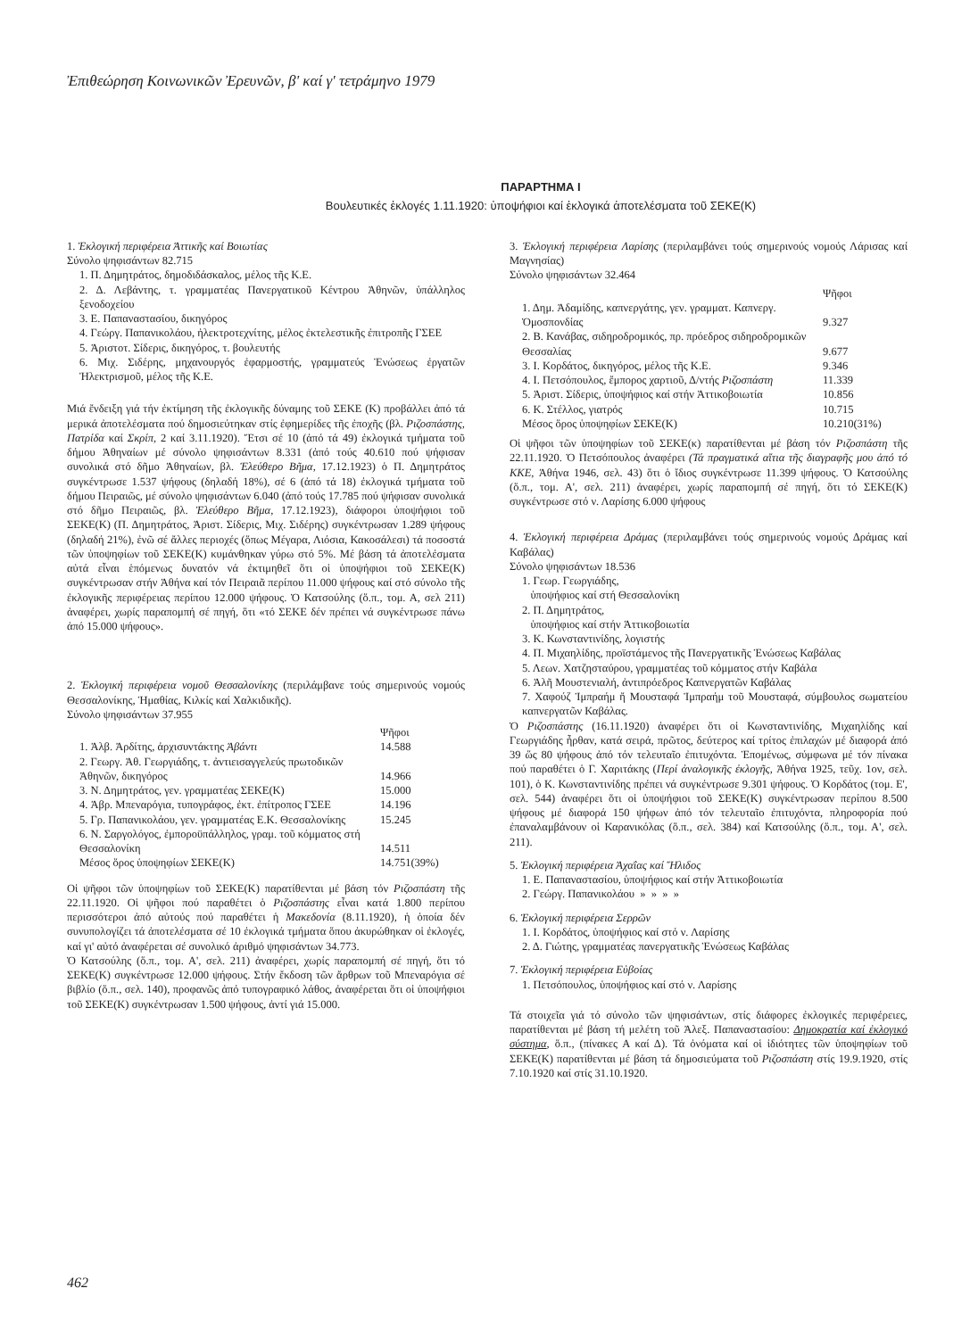Ἐπιθεώρηση Κοινωνικῶν Ἐρευνῶν, β' καί γ' τετράμηνο 1979
ΠΑΡΑΡΤΗΜΑ Ι
Βουλευτικές ἐκλογές 1.11.1920: ὑποψήφιοι καί ἐκλογικά ἀποτελέσματα τοῦ ΣΕΚΕ(Κ)
1. Ἐκλογική περιφέρεια Ἀττικῆς καί Βοιωτίας
Σύνολο ψηφισάντων 82.715
1. Π. Δημητράτος, δημοδιδάσκαλος, μέλος τῆς Κ.Ε.
2. Δ. Λεβάντης, τ. γραμματέας Πανεργατικοῦ Κέντρου Ἀθηνῶν, ὑπάλληλος ξενοδοχείου
3. Ε. Παπαναστασίου, δικηγόρος
4. Γεώργ. Παπανικολάου, ἠλεκτροτεχνίτης, μέλος ἐκτελεστικῆς ἐπιτροπῆς ΓΣΕΕ
5. Ἀριστοτ. Σίδερις, δικηγόρος, τ. βουλευτής
6. Μιχ. Σιδέρης, μηχανουργός ἐφαρμοστής, γραμματεύς Ἑνώσεως ἐργατῶν Ἠλεκτρισμοῦ, μέλος τῆς Κ.Ε.
Μιά ἔνδειξη γιά τήν ἐκτίμηση τῆς ἐκλογικῆς δύναμης τοῦ ΣΕΚΕ (Κ) προβάλλει ἀπό τά μερικά ἀποτελέσματα πού δημοσιεύτηκαν στίς ἐφημερίδες τῆς ἐποχῆς (βλ. Ριζοσπάστης, Πατρίδα καί Σκρίπ, 2 καί 3.11.1920). Ἔτσι σέ 10 (ἀπό τά 49) ἐκλογικά τμήματα τοῦ δήμου Ἀθηναίων μέ σύνολο ψηφισάντων 8.331 (ἀπό τούς 40.610 πού ψήφισαν συνολικά στό δῆμο Ἀθηναίων, βλ. Ἐλεύθερο Βῆμα, 17.12.1923) ὁ Π. Δημητράτος συγκέντρωσε 1.537 ψήφους (δηλαδή 18%), σέ 6 (ἀπό τά 18) ἐκλογικά τμήματα τοῦ δήμου Πειραιῶς, μέ σύνολο ψηφισάντων 6.040 (ἀπό τούς 17.785 πού ψήφισαν συνολικά στό δῆμο Πειραιῶς, βλ. Ἐλεύθερο Βῆμα, 17.12.1923), διάφοροι ὑποψήφιοι τοῦ ΣΕΚΕ(Κ) (Π. Δημητράτος, Ἀριστ. Σίδερις, Μιχ. Σιδέρης) συγκέντρωσαν 1.289 ψήφους (δηλαδή 21%), ἐνῶ σέ ἄλλες περιοχές (ὅπως Μέγαρα, Λιόσια, Κακοσάλεσι) τά ποσοστά τῶν ὑποψηφίων τοῦ ΣΕΚΕ(Κ) κυμάνθηκαν γύρω στό 5%. Μέ βάση τά ἀποτελέσματα αὐτά εἶναι ἑπόμενως δυνατόν νά ἐκτιμηθεῖ ὅτι οἱ ὑποψήφιοι τοῦ ΣΕΚΕ(Κ) συγκέντρωσαν στήν Ἀθήνα καί τόν Πειραιᾶ περίπου 11.000 ψήφους καί στό σύνολο τῆς ἐκλογικῆς περιφέρειας περίπου 12.000 ψήφους. Ὁ Κατσούλης (ὅ.π., τομ. Α, σελ 211) ἀναφέρει, χωρίς παραπομπή σέ πηγή, ὅτι «τό ΣΕΚΕ δέν πρέπει νά συγκέντρωσε πάνω ἀπό 15.000 ψήφους».
2. Ἐκλογική περιφέρεια νομοῦ Θεσσαλονίκης (περιλάμβανε τούς σημερινούς νομούς Θεσσαλονίκης, Ἡμαθίας, Κιλκίς καί Χαλκιδικῆς).
Σύνολο ψηφισάντων 37.955
| | Ψῆφοι |
| 1. Ἀλβ. Ἀρδίτης, ἀρχισυντάκτης Ἀβάντι | 14.588 |
| 2. Γεωργ. Ἀθ. Γεωργιάδης, τ. ἀντιεισαγγελεύς πρωτοδικῶν Ἀθηνῶν, δικηγόρος | 14.966 |
| 3. Ν. Δημητράτος, γεν. γραμματέας ΣΕΚΕ(Κ) | 15.000 |
| 4. Ἀβρ. Μπεναρόγια, τυπογράφος, ἐκτ. ἐπίτροπος ΓΣΕΕ | 14.196 |
| 5. Γρ. Παπανικολάου, γεν. γραμματέας Ε.Κ. Θεσσαλονίκης | 15.245 |
| 6. Ν. Σαργολόγος, ἐμποροϋπάλληλος, γραμ. τοῦ κόμματος στή Θεσσαλονίκη | 14.511 |
| Μέσος ὅρος ὑποψηφίων ΣΕΚΕ(Κ) | 14.751(39%) |
Οἱ ψῆφοι τῶν ὑποψηφίων τοῦ ΣΕΚΕ(Κ) παρατίθενται μέ βάση τόν Ριζοσπάστη τῆς 22.11.1920. Οἱ ψῆφοι πού παραθέτει ὁ Ριζοσπάστης εἶναι κατά 1.800 περίπου περισσότεροι ἀπό αὐτούς πού παραθέτει ἡ Μακεδονία (8.11.1920), ἡ ὁποία δέν συνυπολογίζει τά ἀποτελέσματα σέ 10 ἐκλογικά τμήματα ὅπου ἀκυρώθηκαν οἱ ἐκλογές, καί γι' αὐτό ἀναφέρεται σέ συνολικό ἀριθμό ψηφισάντων 34.773.
Ὁ Κατσούλης (ὅ.π., τομ. Α', σελ. 211) ἀναφέρει, χωρίς παραπομπή σέ πηγή, ὅτι τό ΣΕΚΕ(Κ) συγκέντρωσε 12.000 ψήφους. Στήν ἔκδοση τῶν ἄρθρων τοῦ Μπεναρόγια σέ βιβλίο (ὅ.π., σελ. 140), προφανῶς ἀπό τυπογραφικό λάθος, ἀναφέρεται ὅτι οἱ ὑποψήφιοι τοῦ ΣΕΚΕ(Κ) συγκέντρωσαν 1.500 ψήφους, ἀντί γιά 15.000.
3. Ἐκλογική περιφέρεια Λαρίσης (περιλαμβάνει τούς σημερινούς νομούς Λάρισας καί Μαγνησίας)
Σύνολο ψηφισάντων 32.464
| | Ψῆφοι |
| 1. Δημ. Ἀδαμίδης, καπνεργάτης, γεν. γραμματ. Καπνεργ. Ὁμοσπονδίας | 9.327 |
| 2. Β. Κανάβας, σιδηροδρομικός, πρ. πρόεδρος σιδηροδρομικῶν Θεσσαλίας | 9.677 |
| 3. Ι. Κορδάτος, δικηγόρος, μέλος τῆς Κ.Ε. | 9.346 |
| 4. Ι. Πετσόπουλος, ἔμπορος χαρτιοῦ, Δ/ντής Ριζοσπάστη | 11.339 |
| 5. Ἀριστ. Σίδερις, ὑποψήφιος καί στήν Ἀττικοβοιωτία | 10.856 |
| 6. Κ. Στέλλος, γιατρός | 10.715 |
| Μέσος ὅρος ὑποψηφίων ΣΕΚΕ(Κ) | 10.210(31%) |
Οἱ ψῆφοι τῶν ὑποψηφίων τοῦ ΣΕΚΕ(κ) παρατίθενται μέ βάση τόν Ριζοσπάστη τῆς 22.11.1920. Ὁ Πετσόπουλος ἀναφέρει (Τά πραγματικά αἴτια τῆς διαγραφῆς μου ἀπό τό ΚΚΕ, Ἀθήνα 1946, σελ. 43) ὅτι ὁ ἴδιος συγκέντρωσε 11.399 ψήφους. Ὁ Κατσούλης (ὅ.π., τομ. Α', σελ. 211) ἀναφέρει, χωρίς παραπομπή σέ πηγή, ὅτι τό ΣΕΚΕ(Κ) συγκέντρωσε στό ν. Λαρίσης 6.000 ψήφους
4. Ἐκλογική περιφέρεια Δράμας (περιλαμβάνει τούς σημερινούς νομούς Δράμας καί Καβάλας)
Σύνολο ψηφισάντων 18.536
1. Γεωρ. Γεωργιάδης,
ὑποψήφιος καί στή Θεσσαλονίκη
2. Π. Δημητράτος,
ὑποψήφιος καί στήν Ἀττικοβοιωτία
3. Κ. Κωνσταντινίδης, λογιστής
4. Π. Μιχαηλίδης, προϊστάμενος τῆς Πανεργατικῆς Ἑνώσεως Καβάλας
5. Λεων. Χατζησταύρου, γραμματέας τοῦ κόμματος στήν Καβάλα
6. Ἀλῆ Μουστενιαλή, ἀντιπρόεδρος Καπνεργατῶν Καβάλας
7. Χαφούζ Ἰμπραήμ ἤ Μουσταφά Ἰμπραήμ τοῦ Μουσταφά, σύμβουλος σωματείου καπνεργατῶν Καβάλας.
Ὁ Ριζοσπάστης (16.11.1920) ἀναφέρει ὅτι οἱ Κωνσταντινίδης, Μιχαηλίδης καί Γεωργιάδης ἦρθαν, κατά σειρά, πρῶτος, δεύτερος καί τρίτος ἐπιλαχών μέ διαφορά ἀπό 39 ὥς 80 ψήφους ἀπό τόν τελευταῖο ἐπιτυχόντα. Ἑπομένως, σύμφωνα μέ τόν πίνακα πού παραθέτει ὁ Γ. Χαριτάκης (Περί ἀναλογικῆς ἐκλογῆς, Ἀθήνα 1925, τεῦχ. 1ον, σελ. 101), ὁ Κ. Κωνσταντινίδης πρέπει νά συγκέντρωσε 9.301 ψήφους. Ὁ Κορδάτος (τομ. Ε', σελ. 544) ἀναφέρει ὅτι οἱ ὑποψήφιοι τοῦ ΣΕΚΕ(Κ) συγκέντρωσαν περίπου 8.500 ψήφους μέ διαφορά 150 ψήφων ἀπό τόν τελευταῖο ἐπιτυχόντα, πληροφορία πού ἐπαναλαμβάνουν οἱ Καρανικόλας (ὅ.π., σελ. 384) καί Κατσούλης (ὅ.π., τομ. Α', σελ. 211).
5. Ἐκλογική περιφέρεια Ἀχαΐας καί Ἤλιδος
1. Ε. Παπαναστασίου, ὑποψήφιος καί στήν Ἀττικοβοιωτία
2. Γεώργ. Παπανικολάου » » » »
6. Ἐκλογική περιφέρεια Σερρῶν
1. Ι. Κορδάτος, ὑποψήφιος καί στό ν. Λαρίσης
2. Δ. Γιώτης, γραμματέας πανεργατικῆς Ἑνώσεως Καβάλας
7. Ἐκλογική περιφέρεια Εὐβοίας
1. Πετσόπουλος, ὑποψήφιος καί στό ν. Λαρίσης
Τά στοιχεῖα γιά τό σύνολο τῶν ψηφισάντων, στίς διάφορες ἐκλογικές περιφέρειες, παρατίθενται μέ βάση τή μελέτη τοῦ Ἀλεξ. Παπαναστασίου: Δημοκρατία καί ἐκλογικό σύστημα, ὅ.π., (πίνακες Α καί Δ). Τά ὀνόματα καί οἱ ἰδιότητες τῶν ὑποψηφίων τοῦ ΣΕΚΕ(Κ) παρατίθενται μέ βάση τά δημοσιεύματα τοῦ Ριζοσπάστη στίς 19.9.1920, στίς 7.10.1920 καί στίς 31.10.1920.
462